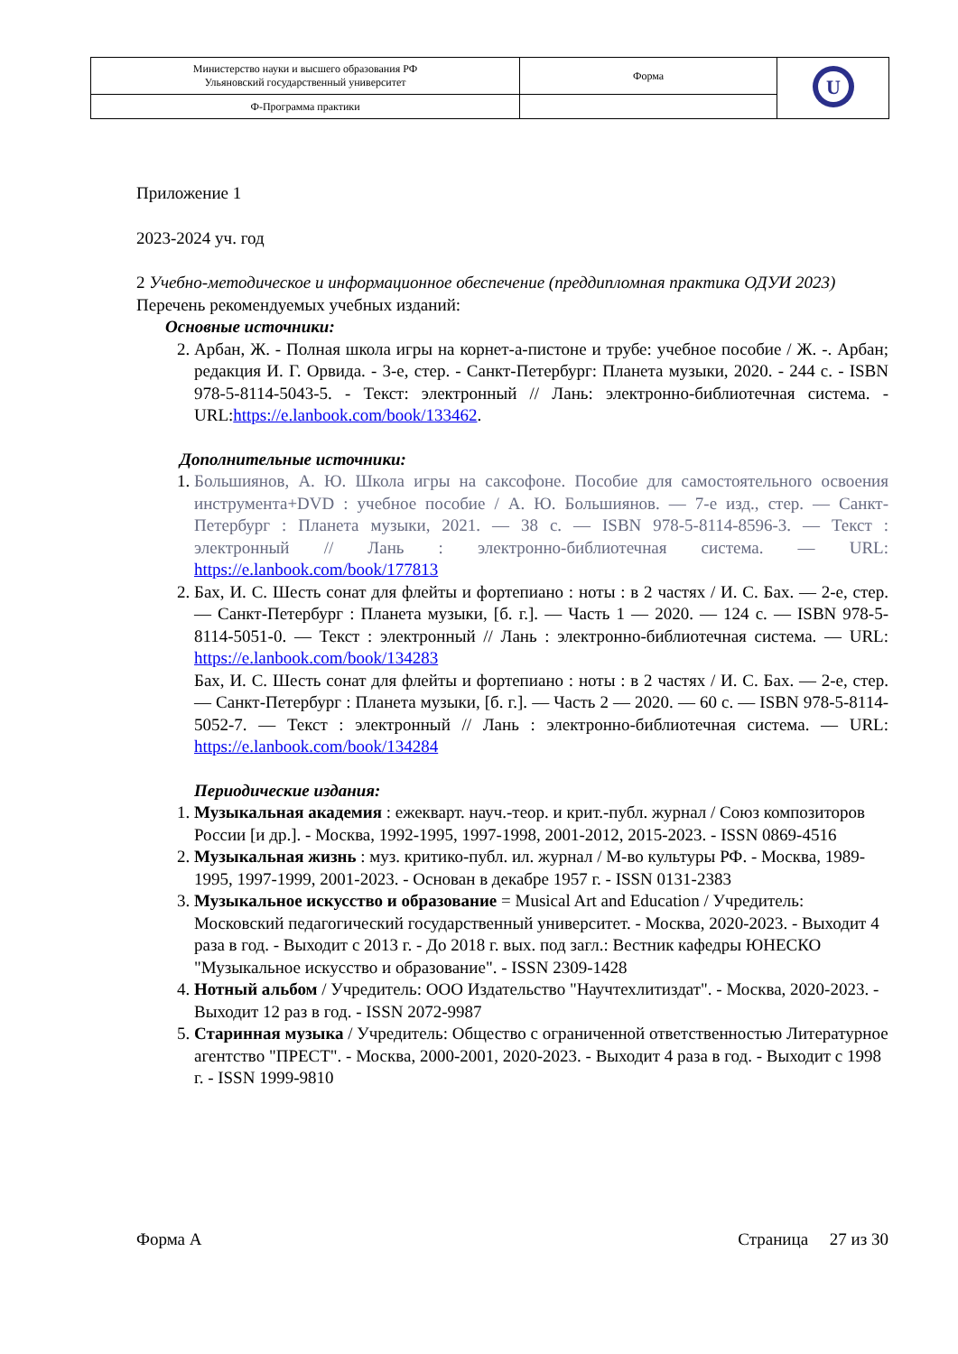| Министерство науки и высшего образования РФ Ульяновский государственный университет | Форма | U |
| Ф-Программа практики | | |
Приложение 1
2023-2024 уч. год
2 Учебно-методическое и информационное обеспечение (преддипломная практика ОДУИ 2023)
Перечень рекомендуемых учебных изданий:
Основные источники:
2. Арбан, Ж. - Полная школа игры на корнет-а-пистоне и трубе: учебное пособие / Ж. -. Арбан; редакция И. Г. Орвида. - 3-е, стер. - Санкт-Петербург: Планета музыки, 2020. - 244 с. - ISBN 978-5-8114-5043-5. - Текст: электронный // Лань: электронно-библиотечная система. - URL:https://e.lanbook.com/book/133462.
Дополнительные источники:
1. Большиянов, А. Ю. Школа игры на саксофоне. Пособие для самостоятельного освоения инструмента+DVD : учебное пособие / А. Ю. Большиянов. — 7-е изд., стер. — Санкт-Петербург : Планета музыки, 2021. — 38 с. — ISBN 978-5-8114-8596-3. — Текст : электронный // Лань : электронно-библиотечная система. — URL: https://e.lanbook.com/book/177813
2. Бах, И. С. Шесть сонат для флейты и фортепиано : ноты : в 2 частях / И. С. Бах. — 2-е, стер. — Санкт-Петербург : Планета музыки, [б. г.]. — Часть 1 — 2020. — 124 с. — ISBN 978-5-8114-5051-0. — Текст : электронный // Лань : электронно-библиотечная система. — URL: https://e.lanbook.com/book/134283
Бах, И. С. Шесть сонат для флейты и фортепиано : ноты : в 2 частях / И. С. Бах. — 2-е, стер. — Санкт-Петербург : Планета музыки, [б. г.]. — Часть 2 — 2020. — 60 с. — ISBN 978-5-8114-5052-7. — Текст : электронный // Лань : электронно-библиотечная система. — URL: https://e.lanbook.com/book/134284
Периодические издания:
1. Музыкальная академия : ежекварт. науч.-теор. и крит.-публ. журнал / Союз композиторов России [и др.]. - Москва, 1992-1995, 1997-1998, 2001-2012, 2015-2023. - ISSN 0869-4516
2. Музыкальная жизнь : муз. критико-публ. ил. журнал / М-во культуры РФ. - Москва, 1989-1995, 1997-1999, 2001-2023. - Основан в декабре 1957 г. - ISSN 0131-2383
3. Музыкальное искусство и образование = Musical Art and Education / Учредитель: Московский педагогический государственный университет. - Москва, 2020-2023. - Выходит 4 раза в год. - Выходит с 2013 г. - До 2018 г. вых. под загл.: Вестник кафедры ЮНЕСКО "Музыкальное искусство и образование". - ISSN 2309-1428
4. Нотный альбом / Учредитель: ООО Издательство "Научтехлитиздат". - Москва, 2020-2023. - Выходит 12 раз в год. - ISSN 2072-9987
5. Старинная музыка / Учредитель: Общество с ограниченной ответственностью Литературное агентство "ПРЕСТ". - Москва, 2000-2001, 2020-2023. - Выходит 4 раза в год. - Выходит с 1998 г. - ISSN 1999-9810
Форма А Страница 27 из 30